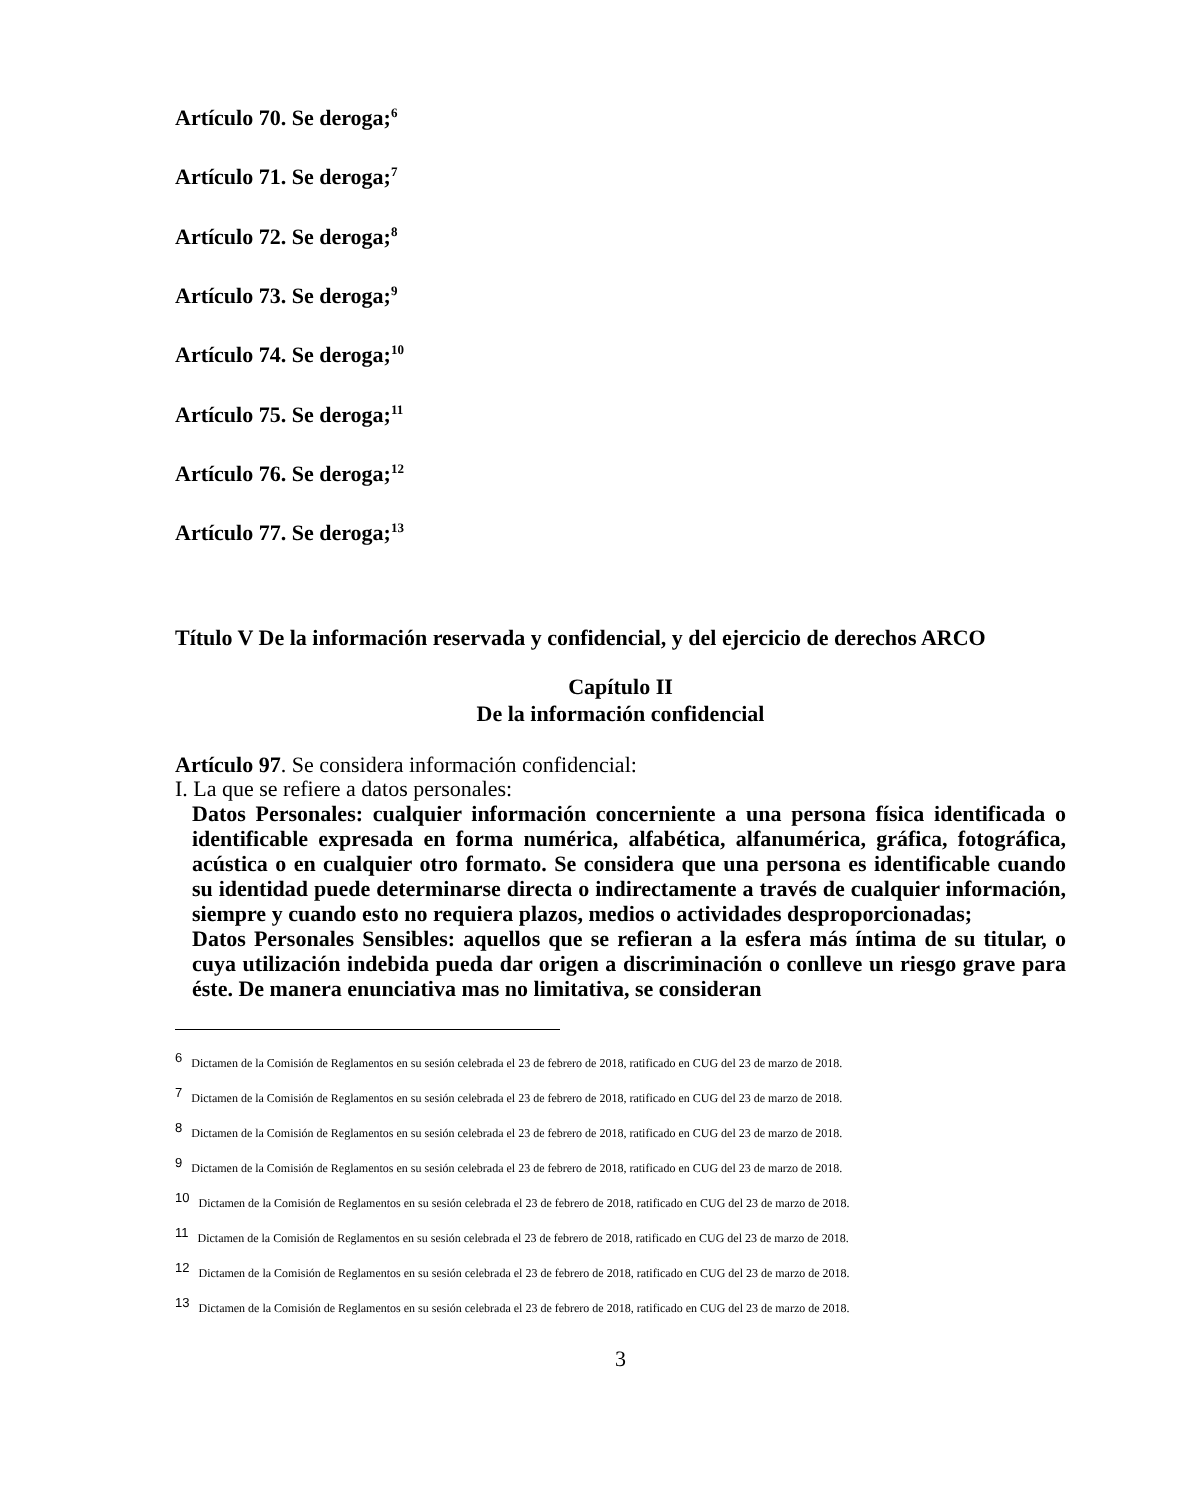Artículo 70. Se deroga;<sup>6</sup>
Artículo 71. Se deroga;<sup>7</sup>
Artículo 72. Se deroga;<sup>8</sup>
Artículo 73. Se deroga;<sup>9</sup>
Artículo 74. Se deroga;<sup>10</sup>
Artículo 75. Se deroga;<sup>11</sup>
Artículo 76. Se deroga;<sup>12</sup>
Artículo 77. Se deroga;<sup>13</sup>
Título V De la información reservada y confidencial, y del ejercicio de derechos ARCO
Capítulo II
De la información confidencial
Artículo 97. Se considera información confidencial:
I. La que se refiere a datos personales:
Datos Personales: cualquier información concerniente a una persona física identificada o identificable expresada en forma numérica, alfabética, alfanumérica, gráfica, fotográfica, acústica o en cualquier otro formato. Se considera que una persona es identificable cuando su identidad puede determinarse directa o indirectamente a través de cualquier información, siempre y cuando esto no requiera plazos, medios o actividades desproporcionadas;
Datos Personales Sensibles: aquellos que se refieran a la esfera más íntima de su titular, o cuya utilización indebida pueda dar origen a discriminación o conlleve un riesgo grave para éste. De manera enunciativa mas no limitativa, se consideran
6 Dictamen de la Comisión de Reglamentos en su sesión celebrada el 23 de febrero de 2018, ratificado en CUG del 23 de marzo de 2018.
7 Dictamen de la Comisión de Reglamentos en su sesión celebrada el 23 de febrero de 2018, ratificado en CUG del 23 de marzo de 2018.
8 Dictamen de la Comisión de Reglamentos en su sesión celebrada el 23 de febrero de 2018, ratificado en CUG del 23 de marzo de 2018.
9 Dictamen de la Comisión de Reglamentos en su sesión celebrada el 23 de febrero de 2018, ratificado en CUG del 23 de marzo de 2018.
10 Dictamen de la Comisión de Reglamentos en su sesión celebrada el 23 de febrero de 2018, ratificado en CUG del 23 de marzo de 2018.
11 Dictamen de la Comisión de Reglamentos en su sesión celebrada el 23 de febrero de 2018, ratificado en CUG del 23 de marzo de 2018.
12 Dictamen de la Comisión de Reglamentos en su sesión celebrada el 23 de febrero de 2018, ratificado en CUG del 23 de marzo de 2018.
13 Dictamen de la Comisión de Reglamentos en su sesión celebrada el 23 de febrero de 2018, ratificado en CUG del 23 de marzo de 2018.
3